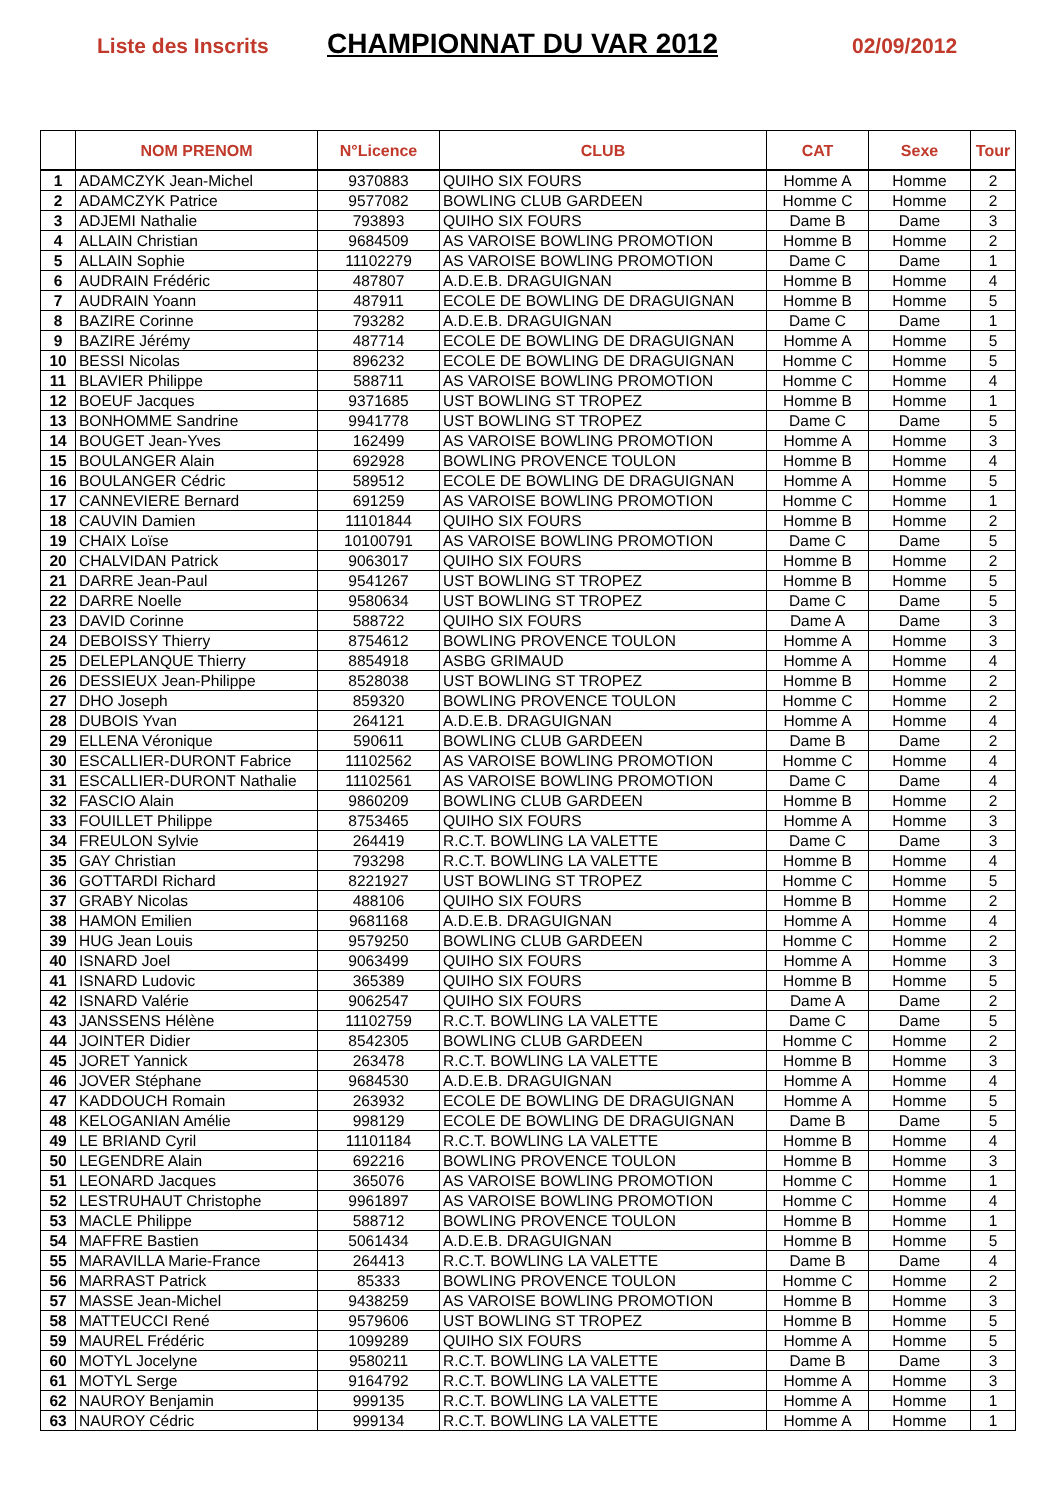Liste des Inscrits CHAMPIONNAT DU VAR 2012 02/09/2012
| | NOM PRENOM | N°Licence | CLUB | CAT | Sexe | Tour |
| --- | --- | --- | --- | --- | --- | --- |
| 1 | ADAMCZYK Jean-Michel | 9370883 | QUIHO SIX FOURS | Homme A | Homme | 2 |
| 2 | ADAMCZYK Patrice | 9577082 | BOWLING CLUB GARDEEN | Homme C | Homme | 2 |
| 3 | ADJEMI Nathalie | 793893 | QUIHO SIX FOURS | Dame B | Dame | 3 |
| 4 | ALLAIN Christian | 9684509 | AS VAROISE BOWLING PROMOTION | Homme B | Homme | 2 |
| 5 | ALLAIN Sophie | 11102279 | AS VAROISE BOWLING PROMOTION | Dame C | Dame | 1 |
| 6 | AUDRAIN Frédéric | 487807 | A.D.E.B. DRAGUIGNAN | Homme B | Homme | 4 |
| 7 | AUDRAIN Yoann | 487911 | ECOLE DE BOWLING DE DRAGUIGNAN | Homme B | Homme | 5 |
| 8 | BAZIRE Corinne | 793282 | A.D.E.B. DRAGUIGNAN | Dame C | Dame | 1 |
| 9 | BAZIRE Jérémy | 487714 | ECOLE DE BOWLING DE DRAGUIGNAN | Homme A | Homme | 5 |
| 10 | BESSI Nicolas | 896232 | ECOLE DE BOWLING DE DRAGUIGNAN | Homme C | Homme | 5 |
| 11 | BLAVIER Philippe | 588711 | AS VAROISE BOWLING PROMOTION | Homme C | Homme | 4 |
| 12 | BOEUF Jacques | 9371685 | UST BOWLING ST TROPEZ | Homme B | Homme | 1 |
| 13 | BONHOMME Sandrine | 9941778 | UST BOWLING ST TROPEZ | Dame C | Dame | 5 |
| 14 | BOUGET Jean-Yves | 162499 | AS VAROISE BOWLING PROMOTION | Homme A | Homme | 3 |
| 15 | BOULANGER Alain | 692928 | BOWLING PROVENCE TOULON | Homme B | Homme | 4 |
| 16 | BOULANGER Cédric | 589512 | ECOLE DE BOWLING DE DRAGUIGNAN | Homme A | Homme | 5 |
| 17 | CANNEVIERE Bernard | 691259 | AS VAROISE BOWLING PROMOTION | Homme C | Homme | 1 |
| 18 | CAUVIN Damien | 11101844 | QUIHO SIX FOURS | Homme B | Homme | 2 |
| 19 | CHAIX Loïse | 10100791 | AS VAROISE BOWLING PROMOTION | Dame C | Dame | 5 |
| 20 | CHALVIDAN Patrick | 9063017 | QUIHO SIX FOURS | Homme B | Homme | 2 |
| 21 | DARRE Jean-Paul | 9541267 | UST BOWLING ST TROPEZ | Homme B | Homme | 5 |
| 22 | DARRE Noelle | 9580634 | UST BOWLING ST TROPEZ | Dame C | Dame | 5 |
| 23 | DAVID Corinne | 588722 | QUIHO SIX FOURS | Dame A | Dame | 3 |
| 24 | DEBOISSY Thierry | 8754612 | BOWLING PROVENCE TOULON | Homme A | Homme | 3 |
| 25 | DELEPLANQUE Thierry | 8854918 | ASBG GRIMAUD | Homme A | Homme | 4 |
| 26 | DESSIEUX Jean-Philippe | 8528038 | UST BOWLING ST TROPEZ | Homme B | Homme | 2 |
| 27 | DHO Joseph | 859320 | BOWLING PROVENCE TOULON | Homme C | Homme | 2 |
| 28 | DUBOIS Yvan | 264121 | A.D.E.B. DRAGUIGNAN | Homme A | Homme | 4 |
| 29 | ELLENA Véronique | 590611 | BOWLING CLUB GARDEEN | Dame B | Dame | 2 |
| 30 | ESCALLIER-DURONT Fabrice | 11102562 | AS VAROISE BOWLING PROMOTION | Homme C | Homme | 4 |
| 31 | ESCALLIER-DURONT Nathalie | 11102561 | AS VAROISE BOWLING PROMOTION | Dame C | Dame | 4 |
| 32 | FASCIO Alain | 9860209 | BOWLING CLUB GARDEEN | Homme B | Homme | 2 |
| 33 | FOUILLET Philippe | 8753465 | QUIHO SIX FOURS | Homme A | Homme | 3 |
| 34 | FREULON Sylvie | 264419 | R.C.T. BOWLING LA VALETTE | Dame C | Dame | 3 |
| 35 | GAY Christian | 793298 | R.C.T. BOWLING LA VALETTE | Homme B | Homme | 4 |
| 36 | GOTTARDI Richard | 8221927 | UST BOWLING ST TROPEZ | Homme C | Homme | 5 |
| 37 | GRABY Nicolas | 488106 | QUIHO SIX FOURS | Homme B | Homme | 2 |
| 38 | HAMON Emilien | 9681168 | A.D.E.B. DRAGUIGNAN | Homme A | Homme | 4 |
| 39 | HUG Jean Louis | 9579250 | BOWLING CLUB GARDEEN | Homme C | Homme | 2 |
| 40 | ISNARD Joel | 9063499 | QUIHO SIX FOURS | Homme A | Homme | 3 |
| 41 | ISNARD Ludovic | 365389 | QUIHO SIX FOURS | Homme B | Homme | 5 |
| 42 | ISNARD Valérie | 9062547 | QUIHO SIX FOURS | Dame A | Dame | 2 |
| 43 | JANSSENS Hélène | 11102759 | R.C.T. BOWLING LA VALETTE | Dame C | Dame | 5 |
| 44 | JOINTER Didier | 8542305 | BOWLING CLUB GARDEEN | Homme C | Homme | 2 |
| 45 | JORET Yannick | 263478 | R.C.T. BOWLING LA VALETTE | Homme B | Homme | 3 |
| 46 | JOVER Stéphane | 9684530 | A.D.E.B. DRAGUIGNAN | Homme A | Homme | 4 |
| 47 | KADDOUCH Romain | 263932 | ECOLE DE BOWLING DE DRAGUIGNAN | Homme A | Homme | 5 |
| 48 | KELOGANIAN Amélie | 998129 | ECOLE DE BOWLING DE DRAGUIGNAN | Dame B | Dame | 5 |
| 49 | LE BRIAND Cyril | 11101184 | R.C.T. BOWLING LA VALETTE | Homme B | Homme | 4 |
| 50 | LEGENDRE Alain | 692216 | BOWLING PROVENCE TOULON | Homme B | Homme | 3 |
| 51 | LEONARD Jacques | 365076 | AS VAROISE BOWLING PROMOTION | Homme C | Homme | 1 |
| 52 | LESTRUHAUT Christophe | 9961897 | AS VAROISE BOWLING PROMOTION | Homme C | Homme | 4 |
| 53 | MACLE Philippe | 588712 | BOWLING PROVENCE TOULON | Homme B | Homme | 1 |
| 54 | MAFFRE Bastien | 5061434 | A.D.E.B. DRAGUIGNAN | Homme B | Homme | 5 |
| 55 | MARAVILLA Marie-France | 264413 | R.C.T. BOWLING LA VALETTE | Dame B | Dame | 4 |
| 56 | MARRAST Patrick | 85333 | BOWLING PROVENCE TOULON | Homme C | Homme | 2 |
| 57 | MASSE Jean-Michel | 9438259 | AS VAROISE BOWLING PROMOTION | Homme B | Homme | 3 |
| 58 | MATTEUCCI René | 9579606 | UST BOWLING ST TROPEZ | Homme B | Homme | 5 |
| 59 | MAUREL Frédéric | 1099289 | QUIHO SIX FOURS | Homme A | Homme | 5 |
| 60 | MOTYL Jocelyne | 9580211 | R.C.T. BOWLING LA VALETTE | Dame B | Dame | 3 |
| 61 | MOTYL Serge | 9164792 | R.C.T. BOWLING LA VALETTE | Homme A | Homme | 3 |
| 62 | NAUROY Benjamin | 999135 | R.C.T. BOWLING LA VALETTE | Homme A | Homme | 1 |
| 63 | NAUROY Cédric | 999134 | R.C.T. BOWLING LA VALETTE | Homme A | Homme | 1 |